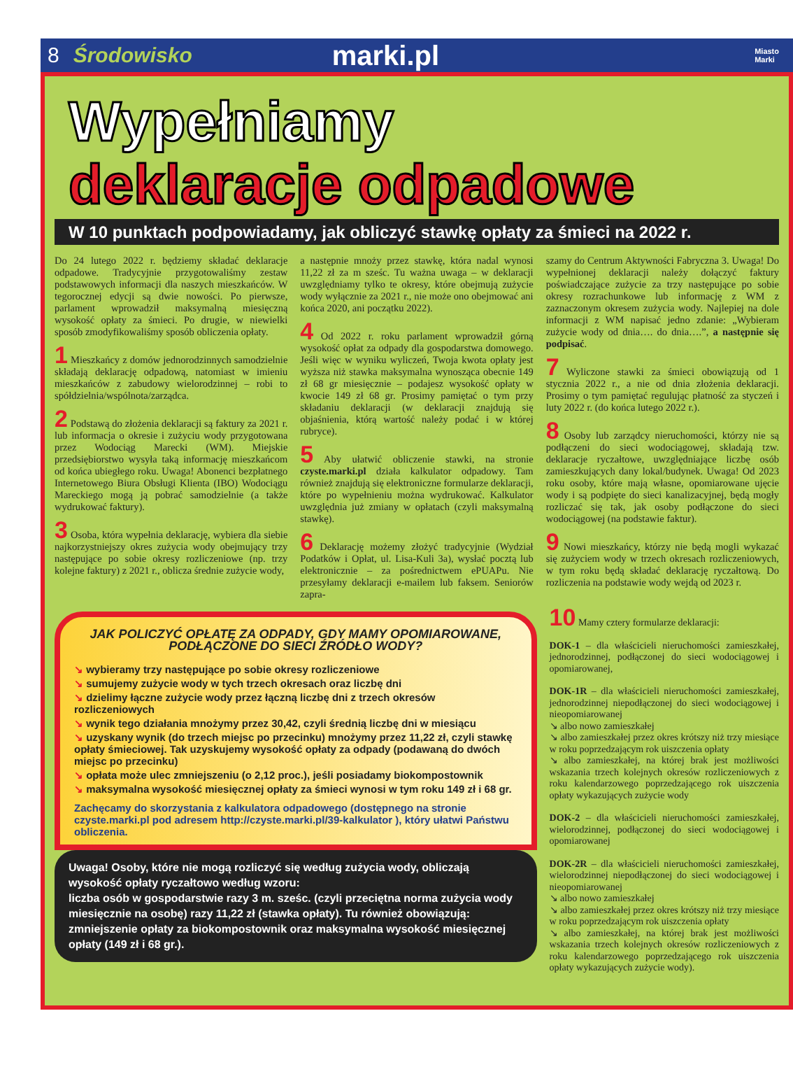8 Środowisko marki.pl Miasto
Marki
Wypełniamy
deklaracje odpadowe
W 10 punktach podpowiadamy, jak obliczyć stawkę opłaty za śmieci na 2022 r.
Do 24 lutego 2022 r. będziemy składać deklaracje odpadowe. Tradycyjnie przygotowaliśmy zestaw podstawowych informacji dla naszych mieszkańców. W tegorocznej edycji są dwie nowości. Po pierwsze, parlament wprowadził maksymalną miesięczną wysokość opłaty za śmieci. Po drugie, w niewielki sposób zmodyfikowaliśmy sposób obliczenia opłaty.
1 Mieszkańcy z domów jednorodzinnych samodzielnie składają deklarację odpadową, natomiast w imieniu mieszkańców z zabudowy wielorodzinnej – robi to spółdzielnia/wspólnota/zarządca.
2 Podstawą do złożenia deklaracji są faktury za 2021 r. lub informacja o okresie i zużyciu wody przygotowana przez Wodociąg Marecki (WM). Miejskie przedsiębiorstwo wysyła taką informację mieszkańcom od końca ubiegłego roku. Uwaga! Abonenci bezpłatnego Internetowego Biura Obsługi Klienta (IBO) Wodociągu Mareckiego mogą ją pobrać samodzielnie (a także wydrukować faktury).
3 Osoba, która wypełnia deklarację, wybiera dla siebie najkorzystniejszy okres zużycia wody obejmujący trzy następujące po sobie okresy rozliczeniowe (np. trzy kolejne faktury) z 2021 r., oblicza średnie zużycie wody,
a następnie mnoży przez stawkę, która nadal wynosi 11,22 zł za m sześc. Tu ważna uwaga – w deklaracji uwzględniamy tylko te okresy, które obejmują zużycie wody wyłącznie za 2021 r., nie może ono obejmować ani końca 2020, ani początku 2022).
4 Od 2022 r. roku parlament wprowadził górną wysokość opłat za odpady dla gospodarstwa domowego. Jeśli więc w wyniku wyliczeń, Twoja kwota opłaty jest wyższa niż stawka maksymalna wynosząca obecnie 149 zł 68 gr miesięcznie – podajesz wysokość opłaty w kwocie 149 zł 68 gr. Prosimy pamiętać o tym przy składaniu deklaracji (w deklaracji znajdują się objaśnienia, którą wartość należy podać i w której rubryce).
5 Aby ułatwić obliczenie stawki, na stronie czyste.marki.pl działa kalkulator odpadowy. Tam również znajdują się elektroniczne formularze deklaracji, które po wypełnieniu można wydrukować. Kalkulator uwzględnia już zmiany w opłatach (czyli maksymalną stawkę).
6 Deklarację możemy złożyć tradycyjnie (Wydział Podatków i Opłat, ul. Lisa-Kuli 3a), wysłać pocztą lub elektronicznie – za pośrednictwem ePUAPu. Nie przesyłamy deklaracji e-mailem lub faksem. Seniorów zapra-
szamy do Centrum Aktywności Fabryczna 3. Uwaga! Do wypełnionej deklaracji należy dołączyć faktury poświadczające zużycie za trzy następujące po sobie okresy rozrachunkowe lub informację z WM z zaznaczonym okresem zużycia wody. Najlepiej na dole informacji z WM napisać jedno zdanie: „Wybieram zużycie wody od dnia…. do dnia….”, a następnie się podpisać.
7 Wyliczone stawki za śmieci obowiązują od 1 stycznia 2022 r., a nie od dnia złożenia deklaracji. Prosimy o tym pamiętać regulując płatność za styczeń i luty 2022 r. (do końca lutego 2022 r.).
8 Osoby lub zarządcy nieruchomości, którzy nie są podłączeni do sieci wodociągowej, składają tzw. deklaracje ryczałtowe, uwzględniające liczbę osób zamieszkujących dany lokal/budynek. Uwaga! Od 2023 roku osoby, które mają własne, opomiarowane ujęcie wody i są podpięte do sieci kanalizacyjnej, będą mogły rozliczać się tak, jak osoby podłączone do sieci wodociągowej (na podstawie faktur).
9 Nowi mieszkańcy, którzy nie będą mogli wykazać się zużyciem wody w trzech okresach rozliczeniowych, w tym roku będą składać deklarację ryczałtową. Do rozliczenia na podstawie wody wejdą od 2023 r.
JAK POLICZYĆ OPŁATĘ ZA ODPADY, GDY MAMY OPOMIAROWANE, PODŁĄCZONE DO SIECI ŹRÓDŁO WODY?
↘ wybieramy trzy następujące po sobie okresy rozliczeniowe
↘ sumujemy zużycie wody w tych trzech okresach oraz liczbę dni
↘ dzielimy łączne zużycie wody przez łączną liczbę dni z trzech okresów rozliczeniowych
↘ wynik tego działania mnożymy przez 30,42, czyli średnią liczbę dni w miesiącu
↘ uzyskany wynik (do trzech miejsc po przecinku) mnożymy przez 11,22 zł, czyli stawkę opłaty śmieciowej. Tak uzyskujemy wysokość opłaty za odpady (podawaną do dwóch miejsc po przecinku)
↘ opłata może ulec zmniejszeniu (o 2,12 proc.), jeśli posiadamy biokompostownik
↘ maksymalna wysokość miesięcznej opłaty za śmieci wynosi w tym roku 149 zł i 68 gr.
Zachęcamy do skorzystania z kalkulatora odpadowego (dostępnego na stronie czyste.marki.pl pod adresem http://czyste.marki.pl/39-kalkulator ), który ułatwi Państwu obliczenia.
Uwaga! Osoby, które nie mogą rozliczyć się według zużycia wody, obliczają wysokość opłaty ryczałtowo według wzoru:
liczba osób w gospodarstwie razy 3 m. sześc. (czyli przeciętna norma zużycia wody miesięcznie na osobę) razy 11,22 zł (stawka opłaty). Tu również obowiązują: zmniejszenie opłaty za biokompostownik oraz maksymalna wysokość miesięcznej opłaty (149 zł i 68 gr.).
10 Mamy cztery formularze deklaracji:
DOK-1 – dla właścicieli nieruchomości zamieszkałej, jednorodzinnej, podłączonej do sieci wodociągowej i opomiarowanej,
DOK-1R – dla właścicieli nieruchomości zamieszkałej, jednorodzinnej niepodłączonej do sieci wodociągowej i nieopomiarowanej
↘ albo nowo zamieszkałej
↘ albo zamieszkałej przez okres krótszy niż trzy miesiące w roku poprzedzającym rok uiszczenia opłaty
↘ albo zamieszkałej, na której brak jest możliwości wskazania trzech kolejnych okresów rozliczeniowych z roku kalendarzowego poprzedzającego rok uiszczenia opłaty wykazujących zużycie wody
DOK-2 – dla właścicieli nieruchomości zamieszkałej, wielorodzinnej, podłączonej do sieci wodociągowej i opomiarowanej
DOK-2R – dla właścicieli nieruchomości zamieszkałej, wielorodzinnej niepodłączonej do sieci wodociągowej i nieopomiarowanej
↘ albo nowo zamieszkałej
↘ albo zamieszkałej przez okres krótszy niż trzy miesiące w roku poprzedzającym rok uiszczenia opłaty
↘ albo zamieszkałej, na której brak jest możliwości wskazania trzech kolejnych okresów rozliczeniowych z roku kalendarzowego poprzedzającego rok uiszczenia opłaty wykazujących zużycie wody).